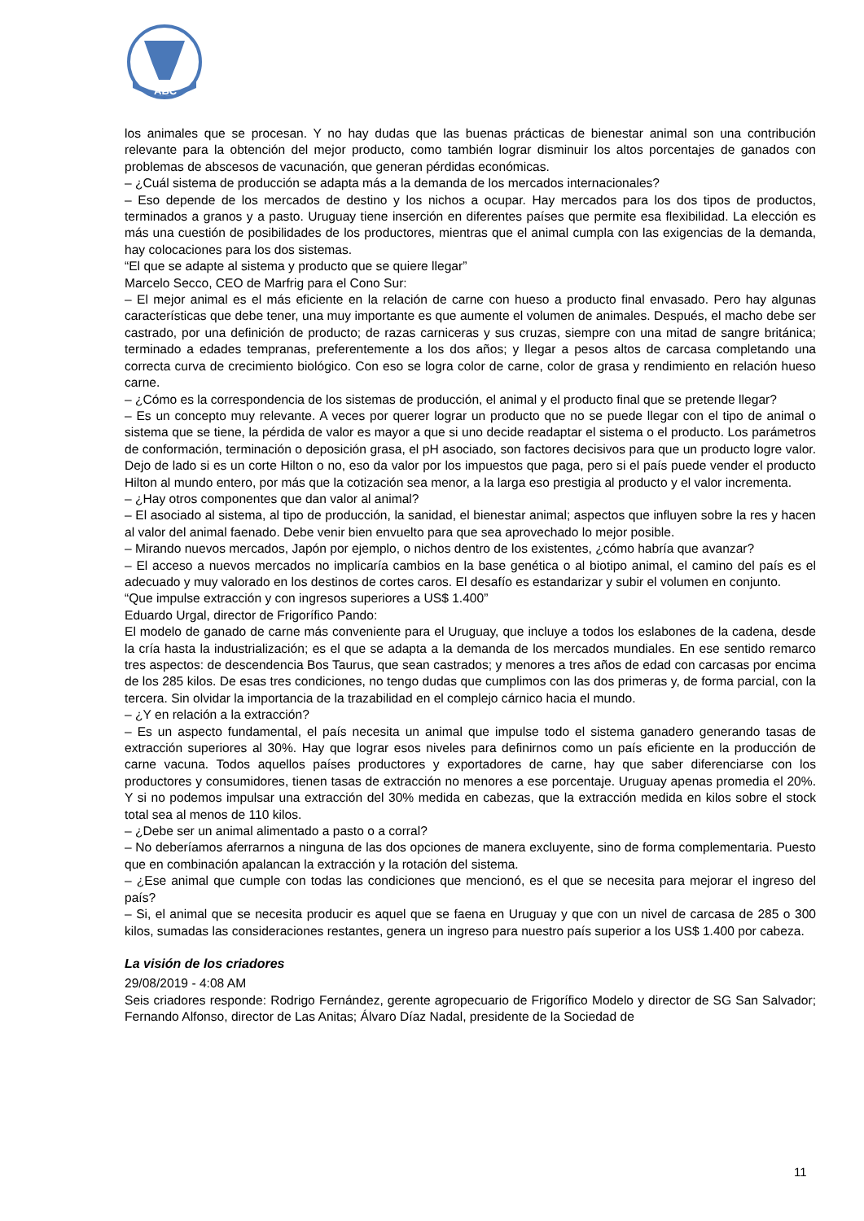ABC
los animales que se procesan. Y no hay dudas que las buenas prácticas de bienestar animal son una contribución relevante para la obtención del mejor producto, como también lograr disminuir los altos porcentajes de ganados con problemas de abscesos de vacunación, que generan pérdidas económicas.
– ¿Cuál sistema de producción se adapta más a la demanda de los mercados internacionales?
– Eso depende de los mercados de destino y los nichos a ocupar. Hay mercados para los dos tipos de productos, terminados a granos y a pasto. Uruguay tiene inserción en diferentes países que permite esa flexibilidad. La elección es más una cuestión de posibilidades de los productores, mientras que el animal cumpla con las exigencias de la demanda, hay colocaciones para los dos sistemas.
“El que se adapte al sistema y producto que se quiere llegar”
Marcelo Secco, CEO de Marfrig para el Cono Sur:
– El mejor animal es el más eficiente en la relación de carne con hueso a producto final envasado. Pero hay algunas características que debe tener, una muy importante es que aumente el volumen de animales. Después, el macho debe ser castrado, por una definición de producto; de razas carniceras y sus cruzas, siempre con una mitad de sangre británica; terminado a edades tempranas, preferentemente a los dos años; y llegar a pesos altos de carcasa completando una correcta curva de crecimiento biológico. Con eso se logra color de carne, color de grasa y rendimiento en relación hueso carne.
– ¿Cómo es la correspondencia de los sistemas de producción, el animal y el producto final que se pretende llegar?
– Es un concepto muy relevante. A veces por querer lograr un producto que no se puede llegar con el tipo de animal o sistema que se tiene, la pérdida de valor es mayor a que si uno decide readaptar el sistema o el producto. Los parámetros de conformación, terminación o deposición grasa, el pH asociado, son factores decisivos para que un producto logre valor. Dejo de lado si es un corte Hilton o no, eso da valor por los impuestos que paga, pero si el país puede vender el producto Hilton al mundo entero, por más que la cotización sea menor, a la larga eso prestigia al producto y el valor incrementa.
– ¿Hay otros componentes que dan valor al animal?
– El asociado al sistema, al tipo de producción, la sanidad, el bienestar animal; aspectos que influyen sobre la res y hacen al valor del animal faenado. Debe venir bien envuelto para que sea aprovechado lo mejor posible.
– Mirando nuevos mercados, Japón por ejemplo, o nichos dentro de los existentes, ¿cómo habría que avanzar?
– El acceso a nuevos mercados no implicaría cambios en la base genética o al biotipo animal, el camino del país es el adecuado y muy valorado en los destinos de cortes caros. El desafío es estandarizar y subir el volumen en conjunto.
“Que impulse extracción y con ingresos superiores a US$ 1.400”
Eduardo Urgal, director de Frigorífico Pando:
El modelo de ganado de carne más conveniente para el Uruguay, que incluye a todos los eslabones de la cadena, desde la cría hasta la industrialización; es el que se adapta a la demanda de los mercados mundiales. En ese sentido remarco tres aspectos: de descendencia Bos Taurus, que sean castrados; y menores a tres años de edad con carcasas por encima de los 285 kilos. De esas tres condiciones, no tengo dudas que cumplimos con las dos primeras y, de forma parcial, con la tercera. Sin olvidar la importancia de la trazabilidad en el complejo cárnico hacia el mundo.
– ¿Y en relación a la extracción?
– Es un aspecto fundamental, el país necesita un animal que impulse todo el sistema ganadero generando tasas de extracción superiores al 30%. Hay que lograr esos niveles para definirnos como un país eficiente en la producción de carne vacuna. Todos aquellos países productores y exportadores de carne, hay que saber diferenciarse con los productores y consumidores, tienen tasas de extracción no menores a ese porcentaje. Uruguay apenas promedia el 20%. Y si no podemos impulsar una extracción del 30% medida en cabezas, que la extracción medida en kilos sobre el stock total sea al menos de 110 kilos.
– ¿Debe ser un animal alimentado a pasto o a corral?
– No deberíamos aferrarnos a ninguna de las dos opciones de manera excluyente, sino de forma complementaria. Puesto que en combinación apalancan la extracción y la rotación del sistema.
– ¿Ese animal que cumple con todas las condiciones que mencionó, es el que se necesita para mejorar el ingreso del país?
– Si, el animal que se necesita producir es aquel que se faena en Uruguay y que con un nivel de carcasa de 285 o 300 kilos, sumadas las consideraciones restantes, genera un ingreso para nuestro país superior a los US$ 1.400 por cabeza.
La visión de los criadores
29/08/2019 - 4:08 AM
Seis criadores responde: Rodrigo Fernández, gerente agropecuario de Frigorífico Modelo y director de SG San Salvador; Fernando Alfonso, director de Las Anitas; Álvaro Díaz Nadal, presidente de la Sociedad de
11